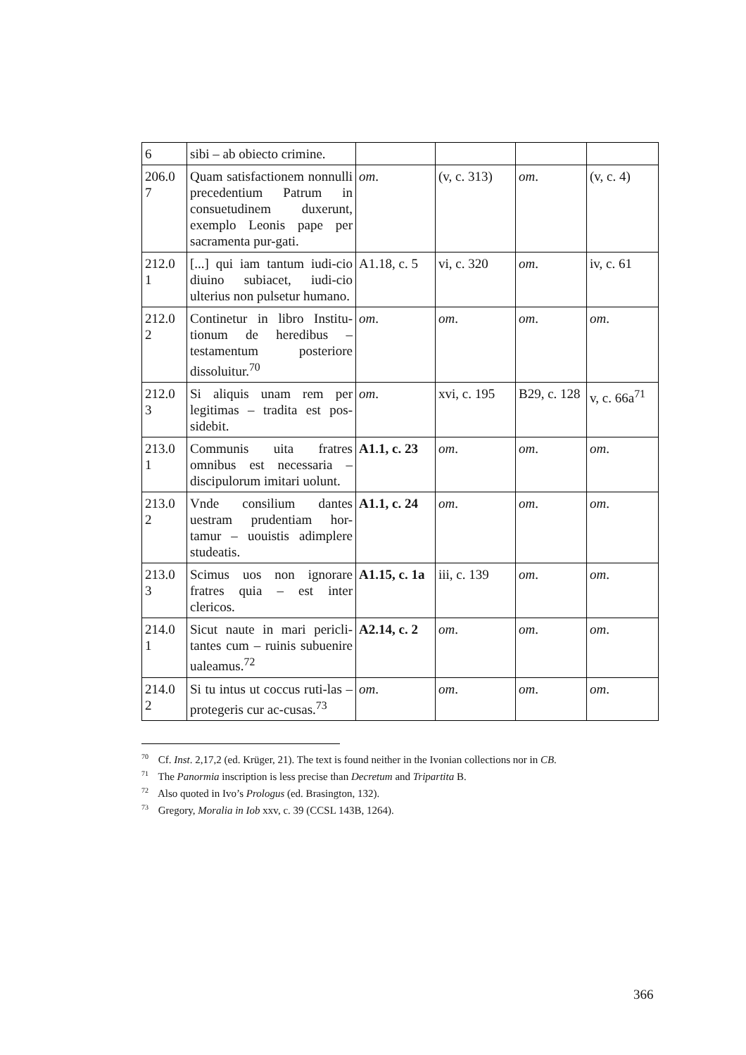| 6 | sibi – ab obiecto crimine. | | | | |
| 206.0 7 | Quam satisfactionem nonnulli precedentium Patrum in consuetudinem duxerunt, exemplo Leonis pape per sacramenta pur-gati. | om . | (v, c. 313) | om . | (v, c. 4) |
| 212.0 1 | [...] qui iam tantum iudi-cio diuino subiacet, iudi-cio ulterius non pulsetur humano. | A1.18, c. 5 | vi, c. 320 | om . | iv, c. 61 |
| 212.0 2 | Continetur in libro Institu-tionum de heredibus – testamentum posteriore dissoluitur.<sup>70</sup> | om . | om . | om . | om . |
| 212.0 3 | Si aliquis unam rem per legitimas – tradita est pos-sidebit. | om . | xvi, c. 195 | B29, c. 128 | v, c. 66a<sup>71</sup> |
| 213.0 1 | Communis uita fratres omnibus est necessaria – discipulorum imitari uolunt. | A1.1, c. 23 | om . | om . | om . |
| 213.0 2 | Vnde consilium dantes uestram prudentiam hor-tamur – uouistis adimplere studeatis. | A1.1, c. 24 | om . | om . | om . |
| 213.0 3 | Scimus uos non ignorare fratres quia – est inter clericos. | A1.15, c. 1a | iii, c. 139 | om . | om . |
| 214.0 1 | Sicut naute in mari pericli-tantes cum – ruinis subuenire ualeamus.<sup>72</sup> | A2.14, c. 2 | om . | om . | om . |
| 214.0 2 | Si tu intus ut coccus ruti-las – protegeris cur ac-cusas.<sup>73</sup> | om . | om . | om . | om . |
<sup>70</sup> Cf. Inst. 2,17,2 (ed. Krüger, 21). The text is found neither in the Ivonian collections nor in CB.
<sup>71</sup> The Panormia inscription is less precise than Decretum and Tripartita B.
<sup>72</sup> Also quoted in Ivo’s Prologus (ed. Brasington, 132).
<sup>73</sup> Gregory, Moralia in Iob xxv, c. 39 (CCSL 143B, 1264).
366